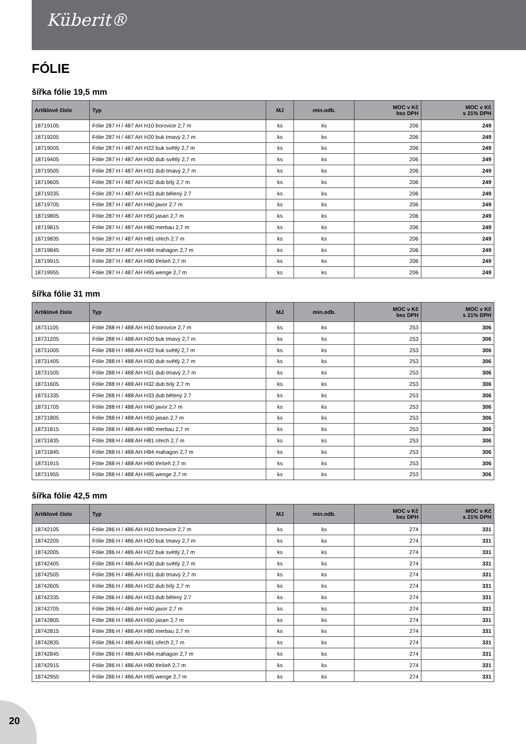Küberit®
FÓLIE
šířka fólie 19,5 mm
| Artiklové číslo | Typ | MJ | min.odb. | MOC v Kč bez DPH | MOC v Kč s 21% DPH |
| --- | --- | --- | --- | --- | --- |
| 18719105 | Fólie 287 H / 487 AH H10 borovice 2,7 m | ks | ks | 206 | 249 |
| 18719205 | Fólie 287 H / 487 AH H20 buk tmavý 2,7 m | ks | ks | 206 | 249 |
| 18719005 | Fólie 287 H / 487 AH H22 buk světlý 2,7 m | ks | ks | 206 | 249 |
| 18719405 | Fólie 287 H / 487 AH H30 dub světlý 2,7 m | ks | ks | 206 | 249 |
| 18719505 | Fólie 287 H / 487 AH H31 dub tmavý 2,7 m | ks | ks | 206 | 249 |
| 18719605 | Fólie 287 H / 487 AH H32 dub bílý 2,7 m | ks | ks | 206 | 249 |
| 18719335 | Fólie 287 H / 487 AH H33 dub bělený 2.7 | ks | ks | 206 | 249 |
| 18719705 | Fólie 287 H / 487 AH H40 javor 2,7 m | ks | ks | 206 | 249 |
| 18719805 | Fólie 287 H / 487 AH H50 jasan 2,7 m | ks | ks | 206 | 249 |
| 18719815 | Fólie 287 H / 487 AH H80 merbau 2,7 m | ks | ks | 206 | 249 |
| 18719835 | Fólie 287 H / 487 AH H81 ořech 2,7 m | ks | ks | 206 | 249 |
| 18719845 | Fólie 287 H / 487 AH H84 mahagon 2,7 m | ks | ks | 206 | 249 |
| 18719915 | Fólie 287 H / 487 AH H90 třešeň 2,7 m | ks | ks | 206 | 249 |
| 18719955 | Fólie 287 H / 487 AH H95 wenge 2,7 m | ks | ks | 206 | 249 |
šířka fólie 31 mm
| Artiklové číslo | Typ | MJ | min.odb. | MOC v Kč bez DPH | MOC v Kč s 21% DPH |
| --- | --- | --- | --- | --- | --- |
| 18731105 | Fólie 288 H / 488 AH H10 borovice 2,7 m | ks | ks | 253 | 306 |
| 18731205 | Fólie 288 H / 488 AH H20 buk tmavý 2,7 m | ks | ks | 253 | 306 |
| 18731005 | Fólie 288 H / 488 AH H22 buk světlý 2,7 m | ks | ks | 253 | 306 |
| 18731405 | Fólie 288 H / 488 AH H30 dub světlý 2,7 m | ks | ks | 253 | 306 |
| 18731505 | Fólie 288 H / 488 AH H31 dub tmavý 2,7 m | ks | ks | 253 | 306 |
| 18731605 | Fólie 288 H / 488 AH H32 dub bílý 2,7 m | ks | ks | 253 | 306 |
| 18731335 | Fólie 288 H / 488 AH H33 dub bělený 2.7 | ks | ks | 253 | 306 |
| 18731705 | Fólie 288 H / 488 AH H40 javor 2,7 m | ks | ks | 253 | 306 |
| 18731805 | Fólie 288 H / 488 AH H50 jasan 2,7 m | ks | ks | 253 | 306 |
| 18731815 | Fólie 288 H / 488 AH H80 merbau 2,7 m | ks | ks | 253 | 306 |
| 18731835 | Fólie 288 H / 488 AH H81 ořech 2,7 m | ks | ks | 253 | 306 |
| 18731845 | Fólie 288 H / 488 AH H84 mahagon 2,7 m | ks | ks | 253 | 306 |
| 18731915 | Fólie 288 H / 488 AH H90 třešeň 2,7 m | ks | ks | 253 | 306 |
| 18731955 | Fólie 288 H / 488 AH H95 wenge 2,7 m | ks | ks | 253 | 306 |
šířka fólie 42,5 mm
| Artiklové číslo | Typ | MJ | min.odb. | MOC v Kč bez DPH | MOC v Kč s 21% DPH |
| --- | --- | --- | --- | --- | --- |
| 18742105 | Fólie 286 H / 486 AH H10 borovice 2,7 m | ks | ks | 274 | 331 |
| 18742205 | Fólie 286 H / 486 AH H20 buk tmavý 2,7 m | ks | ks | 274 | 331 |
| 18742005 | Fólie 286 H / 486 AH H22 buk světlý 2,7 m | ks | ks | 274 | 331 |
| 18742405 | Fólie 286 H / 486 AH H30 dub světlý 2,7 m | ks | ks | 274 | 331 |
| 18742505 | Fólie 286 H / 486 AH H31 dub tmavý 2,7 m | ks | ks | 274 | 331 |
| 18742605 | Fólie 286 H / 486 AH H32 dub bílý 2,7 m | ks | ks | 274 | 331 |
| 18742335 | Fólie 286 H / 486 AH H33 dub bělený 2.7 | ks | ks | 274 | 331 |
| 18742705 | Fólie 286 H / 486 AH H40 javor 2,7 m | ks | ks | 274 | 331 |
| 18742805 | Fólie 286 H / 486 AH H50 jasan 2,7 m | ks | ks | 274 | 331 |
| 18742815 | Fólie 286 H / 486 AH H80 merbau 2,7 m | ks | ks | 274 | 331 |
| 18742835 | Fólie 286 H / 486 AH H81 ořech 2,7 m | ks | ks | 274 | 331 |
| 18742845 | Fólie 286 H / 486 AH H84 mahagon 2,7 m | ks | ks | 274 | 331 |
| 18742915 | Fólie 286 H / 486 AH H90 třešeň 2,7 m | ks | ks | 274 | 331 |
| 18742955 | Fólie 286 H / 486 AH H95 wenge 2,7 m | ks | ks | 274 | 331 |
20